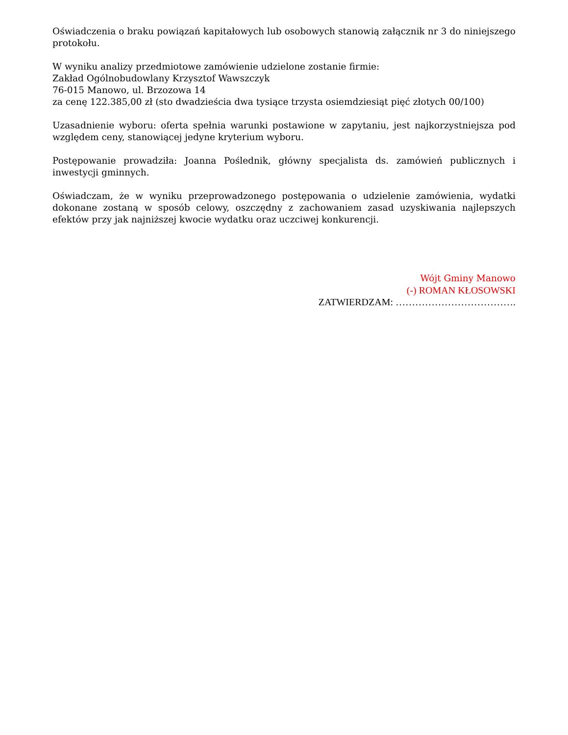Oświadczenia o braku powiązań kapitałowych lub osobowych stanowią załącznik nr 3 do niniejszego protokołu.
W wyniku analizy przedmiotowe zamówienie udzielone zostanie firmie:
Zakład Ogólnobudowlany Krzysztof Wawszczyk
76-015 Manowo, ul. Brzozowa 14
za cenę 122.385,00 zł (sto dwadzieścia dwa tysiące trzysta osiemdziesiąt pięć złotych 00/100)
Uzasadnienie wyboru: oferta spełnia warunki postawione w zapytaniu, jest najkorzystniejsza pod względem ceny, stanowiącej jedyne kryterium wyboru.
Postępowanie prowadziła: Joanna Poślednik, główny specjalista ds. zamówień publicznych i inwestycji gminnych.
Oświadczam, że w wyniku przeprowadzonego postępowania o udzielenie zamówienia, wydatki dokonane zostaną w sposób celowy, oszczędny z zachowaniem zasad uzyskiwania najlepszych efektów przy jak najniższej kwocie wydatku oraz uczciwej konkurencji.
Wójt Gminy Manowo
(-) ROMAN KŁOSOWSKI
ZATWIERDZAM: ……………………………….